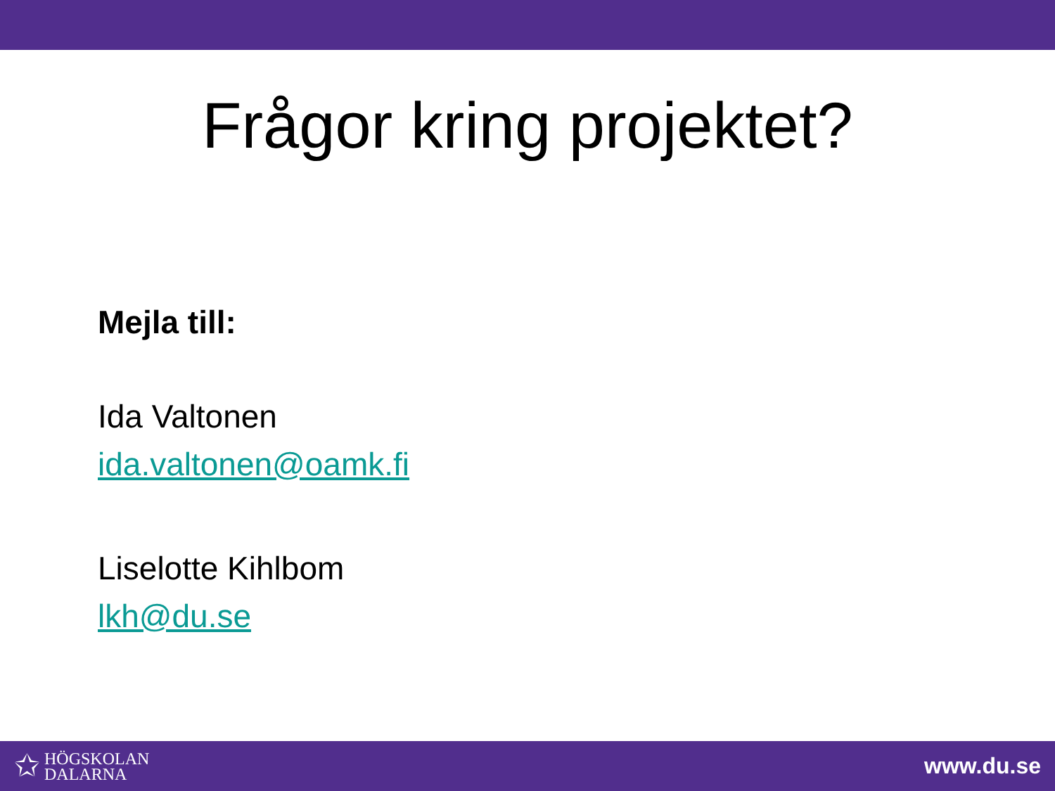Frågor kring projektet?
Mejla till:
Ida Valtonen
ida.valtonen@oamk.fi
Liselotte Kihlbom
lkh@du.se
✩ HÖGSKOLAN
DALARNA
www.du.se